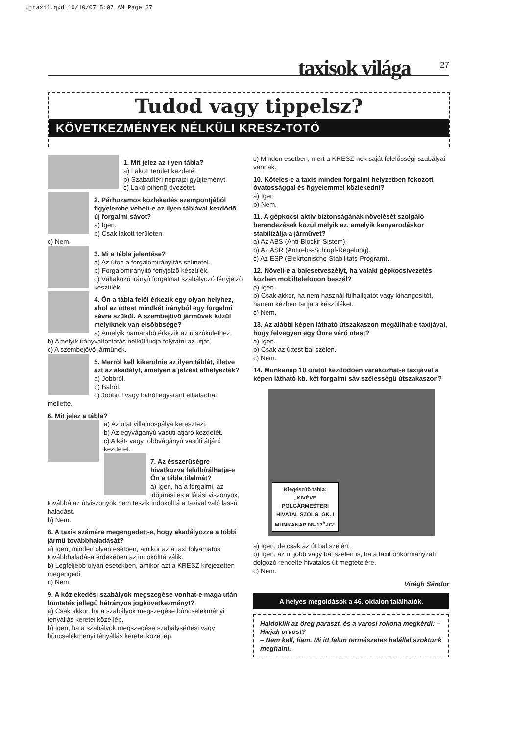ujtaxi1.qxd 10/10/07 5:07 AM Page 27
taxisok világa 27
Tudod vagy tippelsz?
KÖVETKEZMÉNYEK NÉLKÜLI KRESZ-TOTÓ
1. Mit jelez az ilyen tábla?
a) Lakott terület kezdetét.
b) Szabadtéri néprajzi gyûjteményt.
c) Lakó-pihenõ övezetet.
2. Párhuzamos közlekedés szempontjából figyelembe veheti-e az ilyen táblával kezdõdõ új forgalmi sávot?
a) Igen.
b) Csak lakott területen.
c) Nem.
3. Mi a tábla jelentése?
a) Az úton a forgalomirányítás szünetel.
b) Forgalomirányító fényjelzõ készülék.
c) Váltakozó irányú forgalmat szabályozó fényjelzõ készülék.
4. Ön a tábla felõl érkezik egy olyan helyhez, ahol az úttest mindkét irányból egy forgalmi sávra szûkül. A szembejövõ jármûvek közül melyiknek van elsõbbsége?
a) Amelyik hamarabb érkezik az útszûkülethez.
b) Amelyik irányváltoztatás nélkül tudja folytatni az útját.
c) A szembejövõ jármûnek.
5. Merrõl kell kikerülnie az ilyen táblát, illetve azt az akadályt, amelyen a jelzést elhelyezték?
a) Jobbról.
b) Balról.
c) Jobbról vagy balról egyaránt elhaladhat mellette.
6. Mit jelez a tábla?
a) Az utat villamospálya keresztezi.
b) Az egyvágányú vasúti átjáró kezdetét.
c) A két- vagy többvágányú vasúti átjáró kezdetét.
7. Az ésszerûségre hivatkozva felülbírálhatja-e Ön a tábla tilalmát?
a) Igen, ha a forgalmi, az idõjárási és a látási viszonyok, továbbá az útviszonyok nem teszik indokolttá a taxival való lassú haladást.
b) Nem.
8. A taxis számára megengedett-e, hogy akadályozza a többi jármû továbbhaladását?
a) Igen, minden olyan esetben, amikor az a taxi folyamatos továbbhaladása érdekében az indokolttá válik.
b) Legfeljebb olyan esetekben, amikor azt a KRESZ kifejezetten megengedi.
c) Nem.
9. A közlekedési szabályok megszegése vonhat-e maga után büntetés jellegû hátrányos jogkövetkezményt?
a) Csak akkor, ha a szabályok megszegése bûncselekményi tényállás keretei közé lép.
b) Igen, ha a szabályok megszegése szabálysértési vagy bûncselekményi tényállás keretei közé lép.
c) Minden esetben, mert a KRESZ-nek saját felelõsségi szabályai vannak.
10. Köteles-e a taxis minden forgalmi helyzetben fokozott óvatossággal és figyelemmel közlekedni?
a) Igen
b) Nem.
11. A gépkocsi aktív biztonságának növelését szolgáló berendezések közül melyik az, amelyik kanyarodáskor stabilizálja a jármûvet?
a) Az ABS (Anti-Blockir-Sistem).
b) Az ASR (Antirebs-Schlupf-Regelung).
c) Az ESP (Elekrtonische-Stabilitats-Program).
12. Növeli-e a balesetveszélyt, ha valaki gépkocsivezetés közben mobiltelefonon beszél?
a) Igen.
b) Csak akkor, ha nem használ fülhallgatót vagy kihangosítót, hanem kézben tartja a készüléket.
c) Nem.
13. Az alábbi képen látható útszakaszon megállhat-e taxijával, hogy felvegyen egy Önre váró utast?
a) Igen.
b) Csak az úttest bal szélén.
c) Nem.
14. Munkanap 10 órától kezdõdõen várakozhat-e taxijával a képen látható kb. két forgalmi sáv szélességû útszakaszon?
Kiegészítõ tábla:
„KIVÉVE
POLGÁRMESTERI
HIVATAL SZOLG. GK. I
MUNKANAP 08–17<sup>h</sup>-IG“
a) Igen, de csak az út bal szélén.
b) Igen, az út jobb vagy bal szélén is, ha a taxit önkormányzati dolgozó rendelte hivatalos út megtételére.
c) Nem.
Virágh Sándor
A helyes megoldások a 46. oldalon találhatók.
Haldoklik az öreg paraszt, és a városi rokona megkérdi: – Hívjak orvost?
– Nem kell, fiam. Mi itt falun természetes halállal szoktunk meghalni.